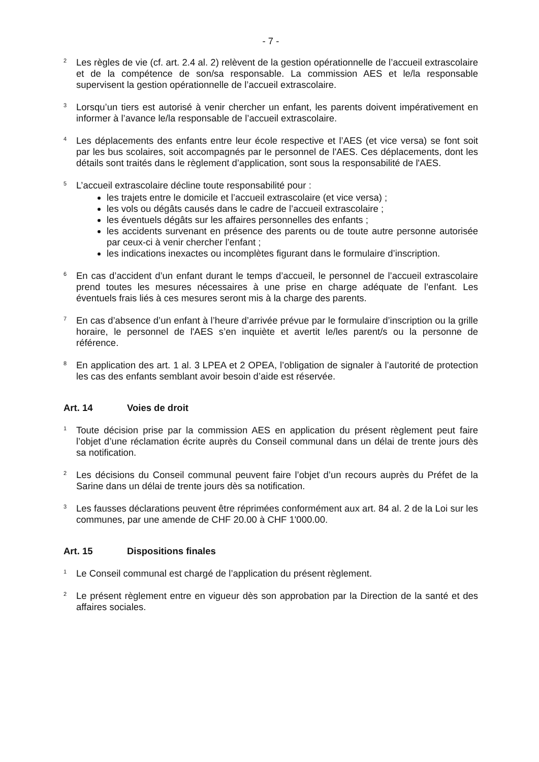- 7 -
<sup>2</sup>
Les règles de vie (cf. art. 2.4 al. 2) relèvent de la gestion opérationnelle de l’accueil extrascolaire et de la compétence de son/sa responsable. La commission AES et le/la responsable supervisent la gestion opérationnelle de l’accueil extrascolaire.
<sup>3</sup>
Lorsqu’un tiers est autorisé à venir chercher un enfant, les parents doivent impérativement en informer à l’avance le/la responsable de l’accueil extrascolaire.
<sup>4</sup>
Les déplacements des enfants entre leur école respective et l’AES (et vice versa) se font soit par les bus scolaires, soit accompagnés par le personnel de l'AES. Ces déplacements, dont les détails sont traités dans le règlement d’application, sont sous la responsabilité de l'AES.
<sup>5</sup>
L’accueil extrascolaire décline toute responsabilité pour :
les trajets entre le domicile et l’accueil extrascolaire (et vice versa) ;
les vols ou dégâts causés dans le cadre de l’accueil extrascolaire ;
les éventuels dégâts sur les affaires personnelles des enfants ;
les accidents survenant en présence des parents ou de toute autre personne autorisée par ceux-ci à venir chercher l’enfant ;
les indications inexactes ou incomplètes figurant dans le formulaire d’inscription.
<sup>6</sup>
En cas d’accident d’un enfant durant le temps d’accueil, le personnel de l’accueil extrascolaire prend toutes les mesures nécessaires à une prise en charge adéquate de l’enfant. Les éventuels frais liés à ces mesures seront mis à la charge des parents.
<sup>7</sup>
En cas d’absence d’un enfant à l’heure d’arrivée prévue par le formulaire d’inscription ou la grille horaire, le personnel de l'AES s’en inquiète et avertit le/les parent/s ou la personne de référence.
<sup>8</sup>
En application des art. 1 al. 3 LPEA et 2 OPEA, l’obligation de signaler à l’autorité de protection les cas des enfants semblant avoir besoin d’aide est réservée.
Art. 14 Voies de droit
<sup>1</sup>
Toute décision prise par la commission AES en application du présent règlement peut faire l’objet d’une réclamation écrite auprès du Conseil communal dans un délai de trente jours dès sa notification.
<sup>2</sup>
Les décisions du Conseil communal peuvent faire l’objet d’un recours auprès du Préfet de la Sarine dans un délai de trente jours dès sa notification.
<sup>3</sup>
Les fausses déclarations peuvent être réprimées conformément aux art. 84 al. 2 de la Loi sur les communes, par une amende de CHF 20.00 à CHF 1'000.00.
Art. 15 Dispositions finales
<sup>1</sup>
Le Conseil communal est chargé de l’application du présent règlement.
<sup>2</sup>
Le présent règlement entre en vigueur dès son approbation par la Direction de la santé et des affaires sociales.